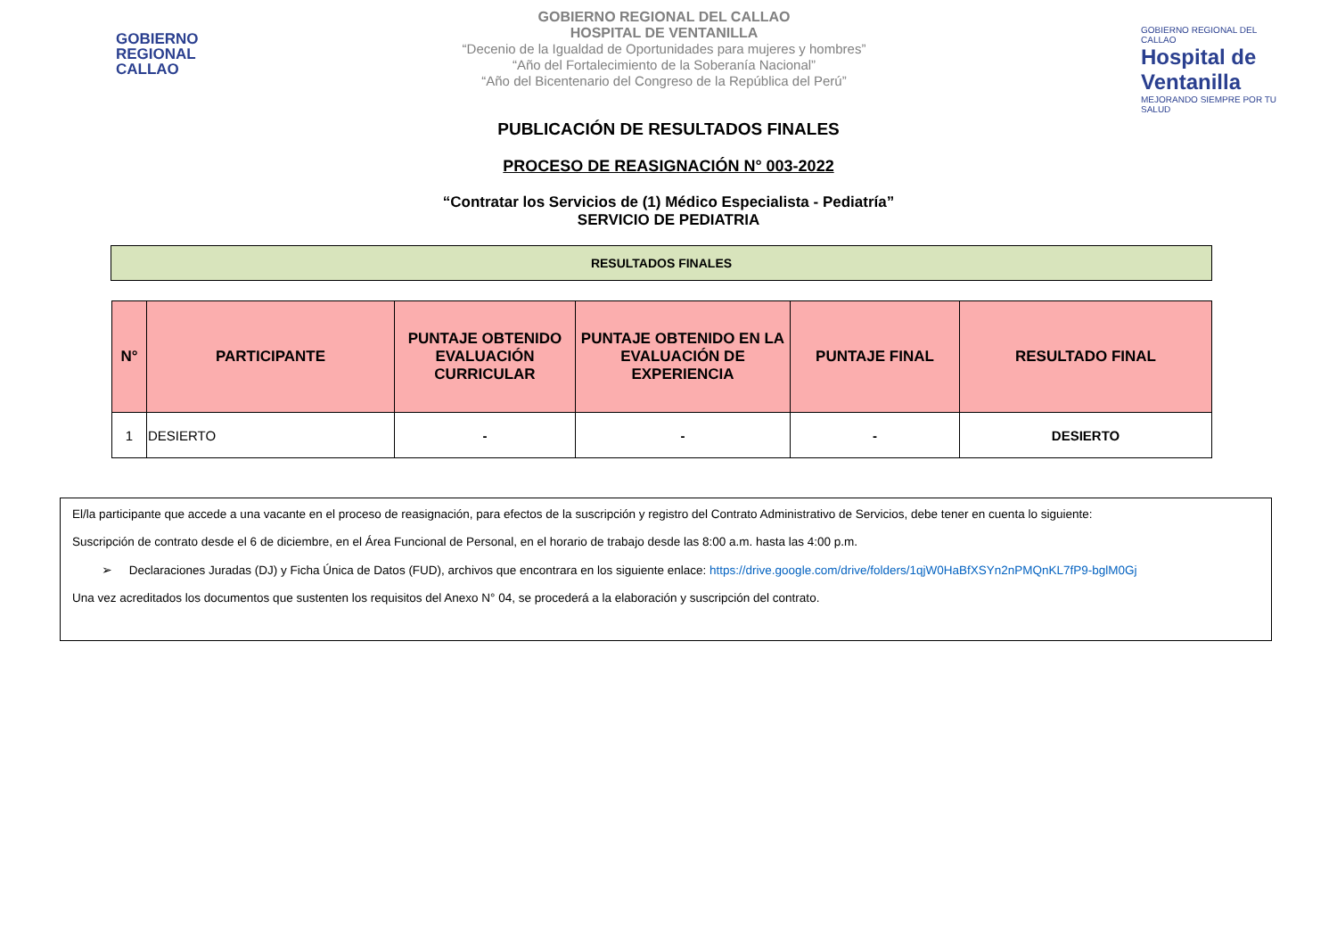GOBIERNO
REGIONAL
CALLAO
GOBIERNO REGIONAL DEL CALLAO
HOSPITAL DE VENTANILLA
“Decenio de la Igualdad de Oportunidades para mujeres y hombres”
“Año del Fortalecimiento de la Soberanía Nacional”
“Año del Bicentenario del Congreso de la República del Perú”
GOBIERNO REGIONAL DEL CALLAO
Hospital de Ventanilla
MEJORANDO SIEMPRE POR TU SALUD
PUBLICACIÓN DE RESULTADOS FINALES
PROCESO DE REASIGNACIÓN N° 003-2022
“Contratar los Servicios de (1) Médico Especialista - Pediatría”
SERVICIO DE PEDIATRIA
RESULTADOS FINALES
| N° | PARTICIPANTE | PUNTAJE OBTENIDO EVALUACIÓN CURRICULAR | PUNTAJE OBTENIDO EN LA EVALUACIÓN DE EXPERIENCIA | PUNTAJE FINAL | RESULTADO FINAL |
| --- | --- | --- | --- | --- | --- |
| 1 | DESIERTO | - | - | - | DESIERTO |
El/la participante que accede a una vacante en el proceso de reasignación, para efectos de la suscripción y registro del Contrato Administrativo de Servicios, debe tener en cuenta lo siguiente:
Suscripción de contrato desde el 6 de diciembre, en el Área Funcional de Personal, en el horario de trabajo desde las 8:00 a.m. hasta las 4:00 p.m.
➢ Declaraciones Juradas (DJ) y Ficha Única de Datos (FUD), archivos que encontrara en los siguiente enlace: https://drive.google.com/drive/folders/1qjW0HaBfXSYn2nPMQnKL7fP9-bglM0Gj
Una vez acreditados los documentos que sustenten los requisitos del Anexo N° 04, se procederá a la elaboración y suscripción del contrato.